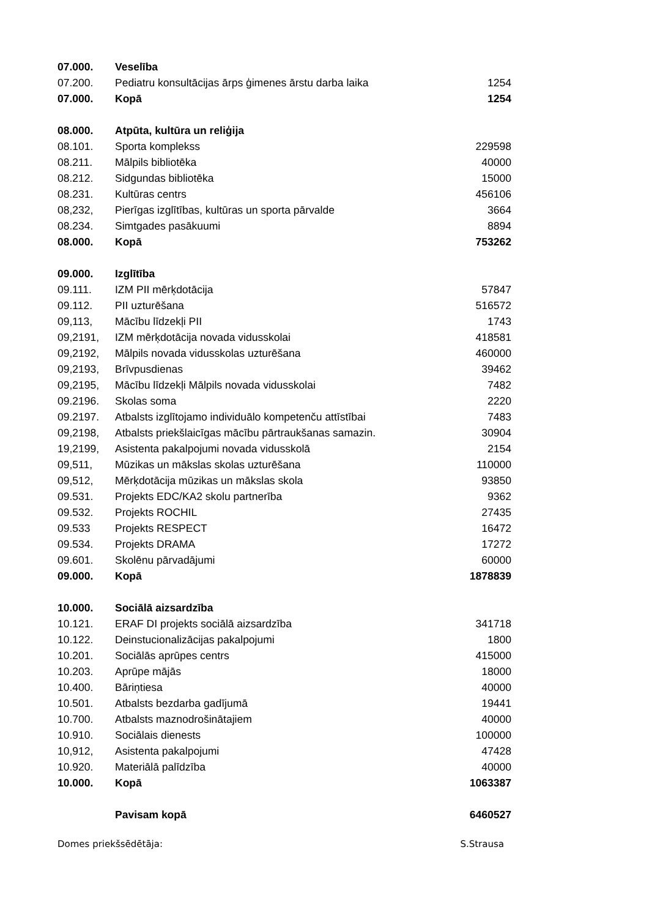| 07.000. | Veselība | |
| 07.200. | Pediatru konsultācijas ārps ģimenes ārstu darba laika | 1254 |
| 07.000. | Kopā | 1254 |
| 08.000. | Atpūta, kultūra un reliģija | |
| 08.101. | Sporta komplekss | 229598 |
| 08.211. | Mālpils bibliotēka | 40000 |
| 08.212. | Sidgundas bibliotēka | 15000 |
| 08.231. | Kultūras centrs | 456106 |
| 08,232, | Pierīgas izglītības, kultūras un sporta pārvalde | 3664 |
| 08.234. | Simtgades pasākuumi | 8894 |
| 08.000. | Kopā | 753262 |
| 09.000. | Izglītība | |
| 09.111. | IZM PII mērķdotācija | 57847 |
| 09.112. | PII uzturēšana | 516572 |
| 09,113, | Mācību līdzekļi PII | 1743 |
| 09,2191, | IZM mērķdotācija novada vidusskolai | 418581 |
| 09,2192, | Mālpils novada vidusskolas uzturēšana | 460000 |
| 09,2193, | Brīvpusdienas | 39462 |
| 09,2195, | Mācību līdzekļi Mālpils novada vidusskolai | 7482 |
| 09.2196. | Skolas soma | 2220 |
| 09.2197. | Atbalsts izglītojamo individuālo kompetenču attīstībai | 7483 |
| 09,2198, | Atbalsts priekšlaicīgas mācību pārtraukšanas samazin. | 30904 |
| 19,2199, | Asistenta pakalpojumi novada vidusskolā | 2154 |
| 09,511, | Mūzikas un mākslas skolas uzturēšana | 110000 |
| 09,512, | Mērķdotācija mūzikas un mākslas skola | 93850 |
| 09.531. | Projekts EDC/KA2 skolu partnerība | 9362 |
| 09.532. | Projekts ROCHIL | 27435 |
| 09.533 | Projekts RESPECT | 16472 |
| 09.534. | Projekts DRAMA | 17272 |
| 09.601. | Skolēnu pārvadājumi | 60000 |
| 09.000. | Kopā | 1878839 |
| 10.000. | Sociālā aizsardzība | |
| 10.121. | ERAF DI projekts sociālā aizsardzība | 341718 |
| 10.122. | Deinstucionalizācijas pakalpojumi | 1800 |
| 10.201. | Sociālās aprūpes centrs | 415000 |
| 10.203. | Aprūpe mājās | 18000 |
| 10.400. | Bāriņtiesa | 40000 |
| 10.501. | Atbalsts bezdarba gadījumā | 19441 |
| 10.700. | Atbalsts maznodrošinātajiem | 40000 |
| 10.910. | Sociālais dienests | 100000 |
| 10,912, | Asistenta pakalpojumi | 47428 |
| 10.920. | Materiālā palīdzība | 40000 |
| 10.000. | Kopā | 1063387 |
| | Pavisam kopā | 6460527 |
Domes priekšsēdētāja: S.Strausa